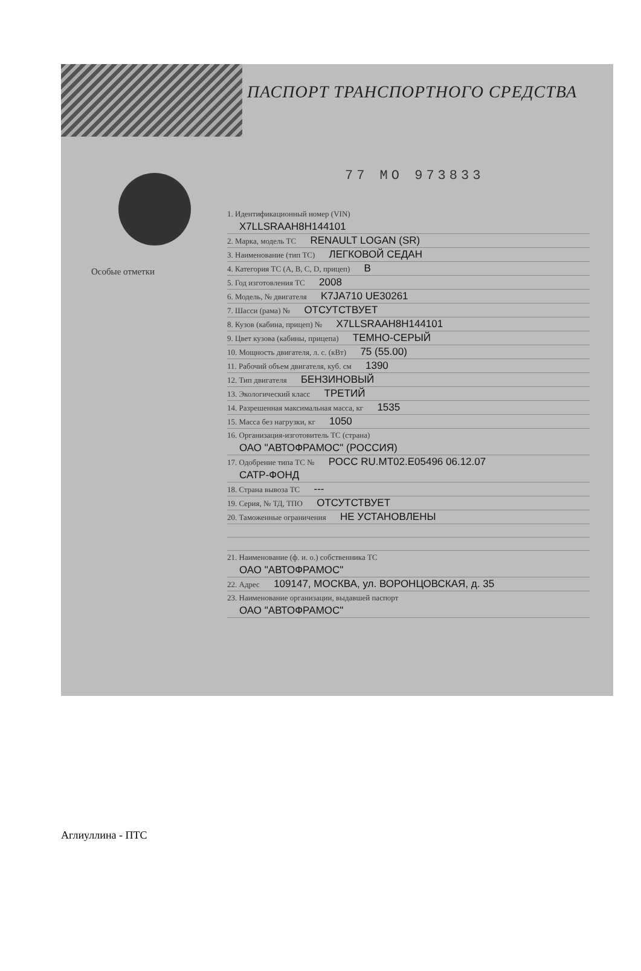ПАСПОРТ ТРАНСПОРТНОГО СРЕДСТВА
77 МО 973833
Особые отметки
1. Идентификационный номер (VIN)
X7LLSRAAH8H144101
2. Марка, модель ТС RENAULT LOGAN (SR)
3. Наименование (тип ТС) ЛЕГКОВОЙ СЕДАН
4. Категория ТС (A, B, C, D, прицеп) B
5. Год изготовления ТС 2008
6. Модель, № двигателя K7JA710 UE30261
7. Шасси (рама) № ОТСУТСТВУЕТ
8. Кузов (кабина, прицеп) № X7LLSRAAH8H144101
9. Цвет кузова (кабины, прицепа) ТЕМНО-СЕРЫЙ
10. Мощность двигателя, л. с. (кВт) 75 (55.00)
11. Рабочий объем двигателя, куб. см 1390
12. Тип двигателя БЕНЗИНОВЫЙ
13. Экологический класс ТРЕТИЙ
14. Разрешенная максимальная масса, кг 1535
15. Масса без нагрузки, кг 1050
16. Организация-изготовитель ТС (страна)
ОАО "АВТОФРАМОС" (РОССИЯ)
17. Одобрение типа ТС № РОСС RU.MT02.E05496 06.12.07
САТР-ФОНД
18. Страна вывоза ТС ---
19. Серия, № ТД, ТПО ОТСУТСТВУЕТ
20. Таможенные ограничения НЕ УСТАНОВЛЕНЫ
21. Наименование (ф. и. о.) собственника ТС
ОАО "АВТОФРАМОС"
22. Адрес 109147, МОСКВА, ул. ВОРОНЦОВСКАЯ, д. 35
23. Наименование организации, выдавшей паспорт
ОАО "АВТОФРАМОС"
Аглиуллина - ПТС